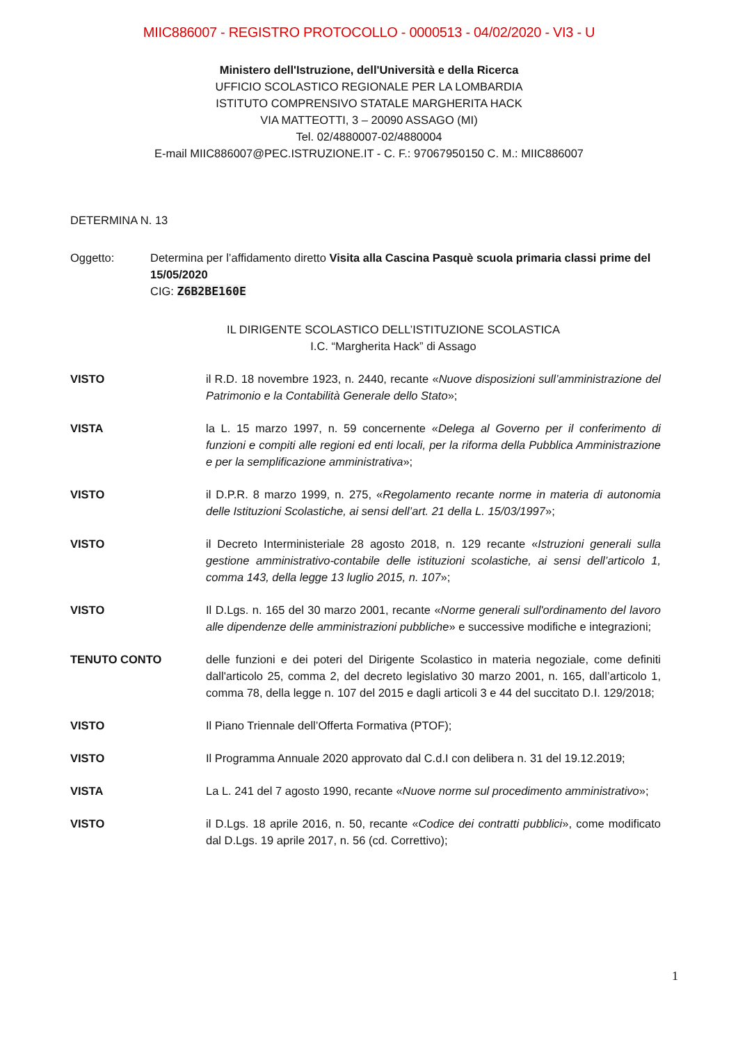MIIC886007 - REGISTRO PROTOCOLLO - 0000513 - 04/02/2020 - VI3 - U
Ministero dell'Istruzione, dell'Università e della Ricerca
UFFICIO SCOLASTICO REGIONALE PER LA LOMBARDIA
ISTITUTO COMPRENSIVO STATALE MARGHERITA HACK
VIA MATTEOTTI, 3 – 20090 ASSAGO (MI)
Tel. 02/4880007-02/4880004
E-mail MIIC886007@PEC.ISTRUZIONE.IT - C. F.: 97067950150 C. M.: MIIC886007
DETERMINA N. 13
Oggetto: Determina per l’affidamento diretto Visita alla Cascina Pasquè scuola primaria classi prime del 15/05/2020
CIG: Z6B2BE160E
IL DIRIGENTE SCOLASTICO DELL’ISTITUZIONE SCOLASTICA
I.C. “Margherita Hack” di Assago
VISTO il R.D. 18 novembre 1923, n. 2440, recante «Nuove disposizioni sull’amministrazione del Patrimonio e la Contabilità Generale dello Stato»;
VISTA la L. 15 marzo 1997, n. 59 concernente «Delega al Governo per il conferimento di funzioni e compiti alle regioni ed enti locali, per la riforma della Pubblica Amministrazione e per la semplificazione amministrativa»;
VISTO il D.P.R. 8 marzo 1999, n. 275, «Regolamento recante norme in materia di autonomia delle Istituzioni Scolastiche, ai sensi dell’art. 21 della L. 15/03/1997»;
VISTO il Decreto Interministeriale 28 agosto 2018, n. 129 recante «Istruzioni generali sulla gestione amministrativo-contabile delle istituzioni scolastiche, ai sensi dell’articolo 1, comma 143, della legge 13 luglio 2015, n. 107»;
VISTO Il D.Lgs. n. 165 del 30 marzo 2001, recante «Norme generali sull'ordinamento del lavoro alle dipendenze delle amministrazioni pubbliche» e successive modifiche e integrazioni;
TENUTO CONTO delle funzioni e dei poteri del Dirigente Scolastico in materia negoziale, come definiti dall'articolo 25, comma 2, del decreto legislativo 30 marzo 2001, n. 165, dall’articolo 1, comma 78, della legge n. 107 del 2015 e dagli articoli 3 e 44 del succitato D.I. 129/2018;
VISTO Il Piano Triennale dell’Offerta Formativa (PTOF);
VISTO Il Programma Annuale 2020 approvato dal C.d.I con delibera n. 31 del 19.12.2019;
VISTA La L. 241 del 7 agosto 1990, recante «Nuove norme sul procedimento amministrativo»;
VISTO il D.Lgs. 18 aprile 2016, n. 50, recante «Codice dei contratti pubblici», come modificato dal D.Lgs. 19 aprile 2017, n. 56 (cd. Correttivo);
1